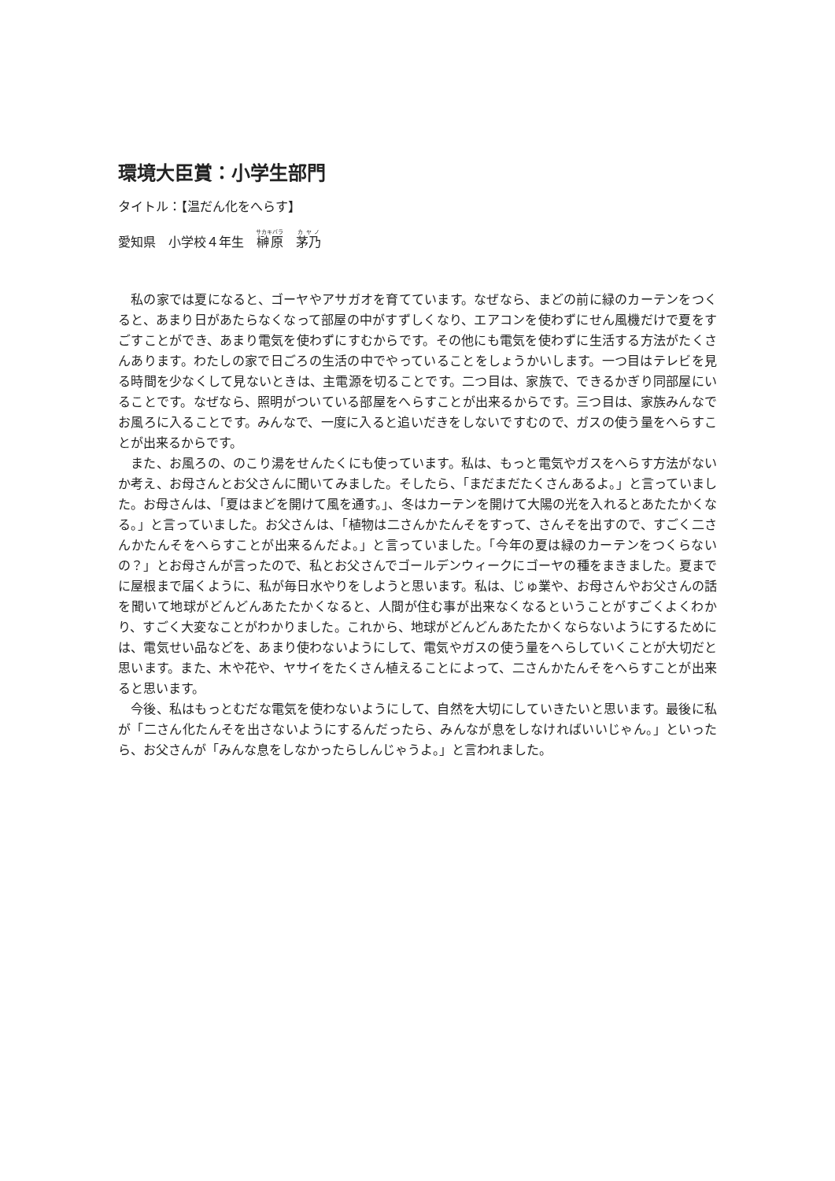環境大臣賞：小学生部門
タイトル：【温だん化をへらす】
愛知県　小学校４年生　榊原　茅乃
私の家では夏になると、ゴーヤやアサガオを育てています。なぜなら、まどの前に緑のカーテンをつくると、あまり日があたらなくなって部屋の中がすずしくなり、エアコンを使わずにせん風機だけで夏をすごすことができ、あまり電気を使わずにすむからです。その他にも電気を使わずに生活する方法がたくさんあります。わたしの家で日ごろの生活の中でやっていることをしょうかいします。一つ目はテレビを見る時間を少なくして見ないときは、主電源を切ることです。二つ目は、家族で、できるかぎり同部屋にいることです。なぜなら、照明がついている部屋をへらすことが出来るからです。三つ目は、家族みんなでお風ろに入ることです。みんなで、一度に入ると追いだきをしないですむので、ガスの使う量をへらすことが出来るからです。
また、お風ろの、のこり湯をせんたくにも使っています。私は、もっと電気やガスをへらす方法がないか考え、お母さんとお父さんに聞いてみました。そしたら、「まだまだたくさんあるよ。」と言っていました。お母さんは、「夏はまどを開けて風を通す。」、冬はカーテンを開けて大陽の光を入れるとあたたかくなる。」と言っていました。お父さんは、「植物は二さんかたんそをすって、さんそを出すので、すごく二さんかたんそをへらすことが出来るんだよ。」と言っていました。「今年の夏は緑のカーテンをつくらないの？」とお母さんが言ったので、私とお父さんでゴールデンウィークにゴーヤの種をまきました。夏までに屋根まで届くように、私が毎日水やりをしようと思います。私は、じゅ業や、お母さんやお父さんの話を聞いて地球がどんどんあたたかくなると、人間が住む事が出来なくなるということがすごくよくわかり、すごく大変なことがわかりました。これから、地球がどんどんあたたかくならないようにするためには、電気せい品などを、あまり使わないようにして、電気やガスの使う量をへらしていくことが大切だと思います。また、木や花や、ヤサイをたくさん植えることによって、二さんかたんそをへらすことが出来ると思います。
今後、私はもっとむだな電気を使わないようにして、自然を大切にしていきたいと思います。最後に私が「二さん化たんそを出さないようにするんだったら、みんなが息をしなければいいじゃん。」といったら、お父さんが「みんな息をしなかったらしんじゃうよ。」と言われました。